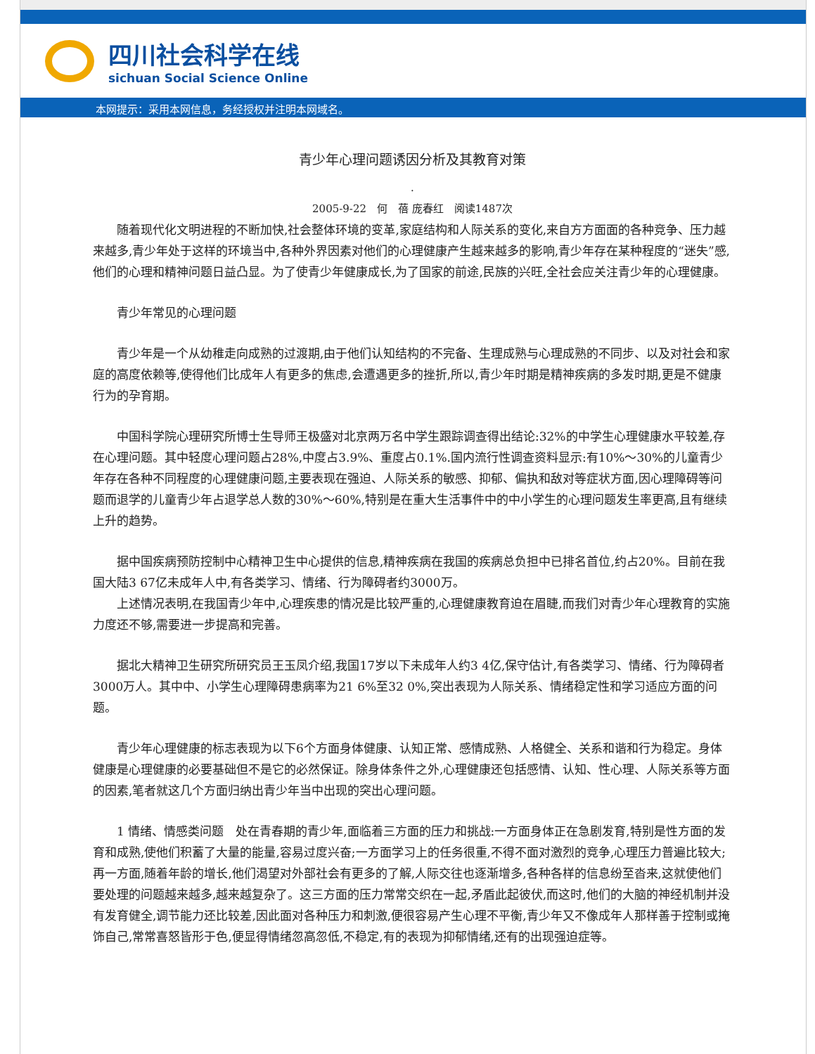四川社会科学在线
sichuan Social Science Online
本网提示：采用本网信息，务经授权并注明本网域名。
青少年心理问题诱因分析及其教育对策
.
2005-9-22　何　蓓 庞春红　阅读1487次
随着现代化文明进程的不断加快,社会整体环境的变革,家庭结构和人际关系的变化,来自方方面面的各种竞争、压力越来越多,青少年处于这样的环境当中,各种外界因素对他们的心理健康产生越来越多的影响,青少年存在某种程度的“迷失”感,他们的心理和精神问题日益凸显。为了使青少年健康成长,为了国家的前途,民族的兴旺,全社会应关注青少年的心理健康。
青少年常见的心理问题
青少年是一个从幼稚走向成熟的过渡期,由于他们认知结构的不完备、生理成熟与心理成熟的不同步、以及对社会和家庭的高度依赖等,使得他们比成年人有更多的焦虑,会遭遇更多的挫折,所以,青少年时期是精神疾病的多发时期,更是不健康行为的孕育期。
中国科学院心理研究所博士生导师王极盛对北京两万名中学生跟踪调查得出结论:32%的中学生心理健康水平较差,存在心理问题。其中轻度心理问题占28%,中度占3.9%、重度占0.1%.国内流行性调查资料显示:有10%～30%的儿童青少年存在各种不同程度的心理健康问题,主要表现在强迫、人际关系的敏感、抑郁、偏执和敌对等症状方面,因心理障碍等问题而退学的儿童青少年占退学总人数的30%～60%,特别是在重大生活事件中的中小学生的心理问题发生率更高,且有继续上升的趋势。
据中国疾病预防控制中心精神卫生中心提供的信息,精神疾病在我国的疾病总负担中已排名首位,约占20%。目前在我国大陆3 67亿未成年人中,有各类学习、情绪、行为障碍者约3000万。
上述情况表明,在我国青少年中,心理疾患的情况是比较严重的,心理健康教育迫在眉睫,而我们对青少年心理教育的实施力度还不够,需要进一步提高和完善。
据北大精神卫生研究所研究员王玉凤介绍,我国17岁以下未成年人约3 4亿,保守估计,有各类学习、情绪、行为障碍者3000万人。其中中、小学生心理障碍患病率为21 6%至32 0%,突出表现为人际关系、情绪稳定性和学习适应方面的问题。
青少年心理健康的标志表现为以下6个方面身体健康、认知正常、感情成熟、人格健全、关系和谐和行为稳定。身体健康是心理健康的必要基础但不是它的必然保证。除身体条件之外,心理健康还包括感情、认知、性心理、人际关系等方面的因素,笔者就这几个方面归纳出青少年当中出现的突出心理问题。
1 情绪、情感类问题　处在青春期的青少年,面临着三方面的压力和挑战:一方面身体正在急剧发育,特别是性方面的发育和成熟,使他们积蓄了大量的能量,容易过度兴奋;一方面学习上的任务很重,不得不面对激烈的竞争,心理压力普遍比较大;再一方面,随着年龄的增长,他们渴望对外部社会有更多的了解,人际交往也逐渐增多,各种各样的信息纷至沓来,这就使他们要处理的问题越来越多,越来越复杂了。这三方面的压力常常交织在一起,矛盾此起彼伏,而这时,他们的大脑的神经机制并没有发育健全,调节能力还比较差,因此面对各种压力和刺激,便很容易产生心理不平衡,青少年又不像成年人那样善于控制或掩饰自己,常常喜怒皆形于色,便显得情绪忽高忽低,不稳定,有的表现为抑郁情绪,还有的出现强迫症等。